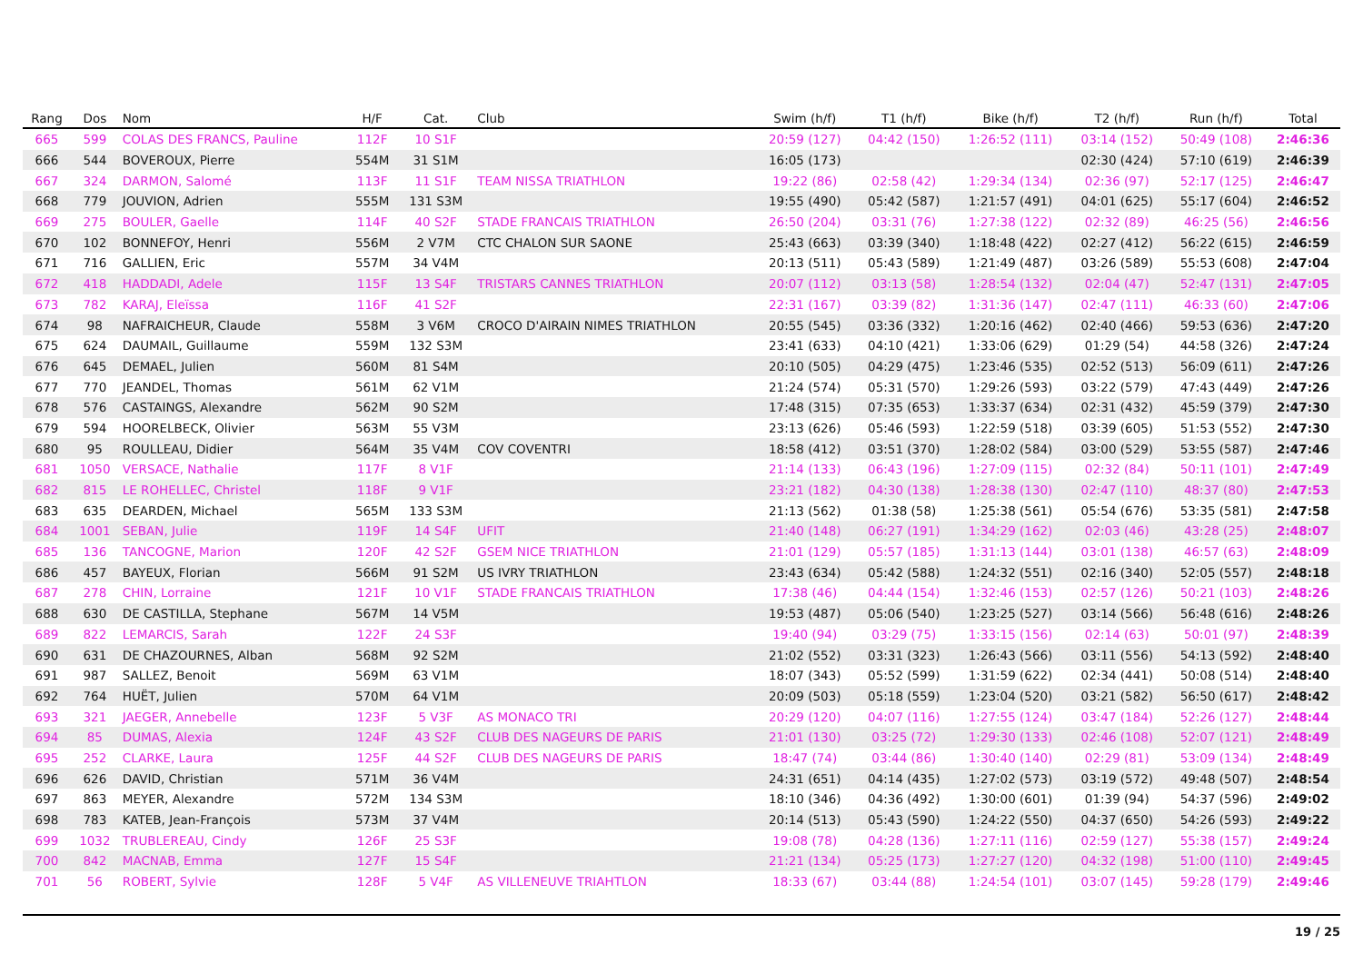| Rang | Dos | Nom | H/F | Cat. | Club | Swim (h/f) | T1 (h/f) | Bike (h/f) | T2 (h/f) | Run (h/f) | Total |
| --- | --- | --- | --- | --- | --- | --- | --- | --- | --- | --- | --- |
| 665 | 599 | COLAS DES FRANCS, Pauline | 112F | 10 S1F | | 20:59 (127) | 04:42 (150) | 1:26:52 (111) | 03:14 (152) | 50:49 (108) | 2:46:36 |
| 666 | 544 | BOVEROUX, Pierre | 554M | 31 S1M | | 16:05 (173) | | | 02:30 (424) | 57:10 (619) | 2:46:39 |
| 667 | 324 | DARMON, Salomé | 113F | 11 S1F | TEAM NISSA TRIATHLON | 19:22 (86) | 02:58 (42) | 1:29:34 (134) | 02:36 (97) | 52:17 (125) | 2:46:47 |
| 668 | 779 | JOUVION, Adrien | 555M | 131 S3M | | 19:55 (490) | 05:42 (587) | 1:21:57 (491) | 04:01 (625) | 55:17 (604) | 2:46:52 |
| 669 | 275 | BOULER, Gaelle | 114F | 40 S2F | STADE FRANCAIS TRIATHLON | 26:50 (204) | 03:31 (76) | 1:27:38 (122) | 02:32 (89) | 46:25 (56) | 2:46:56 |
| 670 | 102 | BONNEFOY, Henri | 556M | 2 V7M | CTC CHALON SUR SAONE | 25:43 (663) | 03:39 (340) | 1:18:48 (422) | 02:27 (412) | 56:22 (615) | 2:46:59 |
| 671 | 716 | GALLIEN, Eric | 557M | 34 V4M | | 20:13 (511) | 05:43 (589) | 1:21:49 (487) | 03:26 (589) | 55:53 (608) | 2:47:04 |
| 672 | 418 | HADDADI, Adele | 115F | 13 S4F | TRISTARS CANNES TRIATHLON | 20:07 (112) | 03:13 (58) | 1:28:54 (132) | 02:04 (47) | 52:47 (131) | 2:47:05 |
| 673 | 782 | KARAJ, Eleïssa | 116F | 41 S2F | | 22:31 (167) | 03:39 (82) | 1:31:36 (147) | 02:47 (111) | 46:33 (60) | 2:47:06 |
| 674 | 98 | NAFRAICHEUR, Claude | 558M | 3 V6M | CROCO D'AIRAIN NIMES TRIATHLON | 20:55 (545) | 03:36 (332) | 1:20:16 (462) | 02:40 (466) | 59:53 (636) | 2:47:20 |
| 675 | 624 | DAUMAIL, Guillaume | 559M | 132 S3M | | 23:41 (633) | 04:10 (421) | 1:33:06 (629) | 01:29 (54) | 44:58 (326) | 2:47:24 |
| 676 | 645 | DEMAEL, Julien | 560M | 81 S4M | | 20:10 (505) | 04:29 (475) | 1:23:46 (535) | 02:52 (513) | 56:09 (611) | 2:47:26 |
| 677 | 770 | JEANDEL, Thomas | 561M | 62 V1M | | 21:24 (574) | 05:31 (570) | 1:29:26 (593) | 03:22 (579) | 47:43 (449) | 2:47:26 |
| 678 | 576 | CASTAINGS, Alexandre | 562M | 90 S2M | | 17:48 (315) | 07:35 (653) | 1:33:37 (634) | 02:31 (432) | 45:59 (379) | 2:47:30 |
| 679 | 594 | HOORELBECK, Olivier | 563M | 55 V3M | | 23:13 (626) | 05:46 (593) | 1:22:59 (518) | 03:39 (605) | 51:53 (552) | 2:47:30 |
| 680 | 95 | ROULLEAU, Didier | 564M | 35 V4M | COV COVENTRI | 18:58 (412) | 03:51 (370) | 1:28:02 (584) | 03:00 (529) | 53:55 (587) | 2:47:46 |
| 681 | 1050 | VERSACE, Nathalie | 117F | 8 V1F | | 21:14 (133) | 06:43 (196) | 1:27:09 (115) | 02:32 (84) | 50:11 (101) | 2:47:49 |
| 682 | 815 | LE ROHELLEC, Christel | 118F | 9 V1F | | 23:21 (182) | 04:30 (138) | 1:28:38 (130) | 02:47 (110) | 48:37 (80) | 2:47:53 |
| 683 | 635 | DEARDEN, Michael | 565M | 133 S3M | | 21:13 (562) | 01:38 (58) | 1:25:38 (561) | 05:54 (676) | 53:35 (581) | 2:47:58 |
| 684 | 1001 | SEBAN, Julie | 119F | 14 S4F | UFIT | 21:40 (148) | 06:27 (191) | 1:34:29 (162) | 02:03 (46) | 43:28 (25) | 2:48:07 |
| 685 | 136 | TANCOGNE, Marion | 120F | 42 S2F | GSEM NICE TRIATHLON | 21:01 (129) | 05:57 (185) | 1:31:13 (144) | 03:01 (138) | 46:57 (63) | 2:48:09 |
| 686 | 457 | BAYEUX, Florian | 566M | 91 S2M | US IVRY TRIATHLON | 23:43 (634) | 05:42 (588) | 1:24:32 (551) | 02:16 (340) | 52:05 (557) | 2:48:18 |
| 687 | 278 | CHIN, Lorraine | 121F | 10 V1F | STADE FRANCAIS TRIATHLON | 17:38 (46) | 04:44 (154) | 1:32:46 (153) | 02:57 (126) | 50:21 (103) | 2:48:26 |
| 688 | 630 | DE CASTILLA, Stephane | 567M | 14 V5M | | 19:53 (487) | 05:06 (540) | 1:23:25 (527) | 03:14 (566) | 56:48 (616) | 2:48:26 |
| 689 | 822 | LEMARCIS, Sarah | 122F | 24 S3F | | 19:40 (94) | 03:29 (75) | 1:33:15 (156) | 02:14 (63) | 50:01 (97) | 2:48:39 |
| 690 | 631 | DE CHAZOURNES, Alban | 568M | 92 S2M | | 21:02 (552) | 03:31 (323) | 1:26:43 (566) | 03:11 (556) | 54:13 (592) | 2:48:40 |
| 691 | 987 | SALLEZ, Benoit | 569M | 63 V1M | | 18:07 (343) | 05:52 (599) | 1:31:59 (622) | 02:34 (441) | 50:08 (514) | 2:48:40 |
| 692 | 764 | HUËT, Julien | 570M | 64 V1M | | 20:09 (503) | 05:18 (559) | 1:23:04 (520) | 03:21 (582) | 56:50 (617) | 2:48:42 |
| 693 | 321 | JAEGER, Annebelle | 123F | 5 V3F | AS MONACO TRI | 20:29 (120) | 04:07 (116) | 1:27:55 (124) | 03:47 (184) | 52:26 (127) | 2:48:44 |
| 694 | 85 | DUMAS, Alexia | 124F | 43 S2F | CLUB DES NAGEURS DE PARIS | 21:01 (130) | 03:25 (72) | 1:29:30 (133) | 02:46 (108) | 52:07 (121) | 2:48:49 |
| 695 | 252 | CLARKE, Laura | 125F | 44 S2F | CLUB DES NAGEURS DE PARIS | 18:47 (74) | 03:44 (86) | 1:30:40 (140) | 02:29 (81) | 53:09 (134) | 2:48:49 |
| 696 | 626 | DAVID, Christian | 571M | 36 V4M | | 24:31 (651) | 04:14 (435) | 1:27:02 (573) | 03:19 (572) | 49:48 (507) | 2:48:54 |
| 697 | 863 | MEYER, Alexandre | 572M | 134 S3M | | 18:10 (346) | 04:36 (492) | 1:30:00 (601) | 01:39 (94) | 54:37 (596) | 2:49:02 |
| 698 | 783 | KATEB, Jean-François | 573M | 37 V4M | | 20:14 (513) | 05:43 (590) | 1:24:22 (550) | 04:37 (650) | 54:26 (593) | 2:49:22 |
| 699 | 1032 | TRUBLEREAU, Cindy | 126F | 25 S3F | | 19:08 (78) | 04:28 (136) | 1:27:11 (116) | 02:59 (127) | 55:38 (157) | 2:49:24 |
| 700 | 842 | MACNAB, Emma | 127F | 15 S4F | | 21:21 (134) | 05:25 (173) | 1:27:27 (120) | 04:32 (198) | 51:00 (110) | 2:49:45 |
| 701 | 56 | ROBERT, Sylvie | 128F | 5 V4F | AS VILLENEUVE TRIAHTLON | 18:33 (67) | 03:44 (88) | 1:24:54 (101) | 03:07 (145) | 59:28 (179) | 2:49:46 |
19 / 25